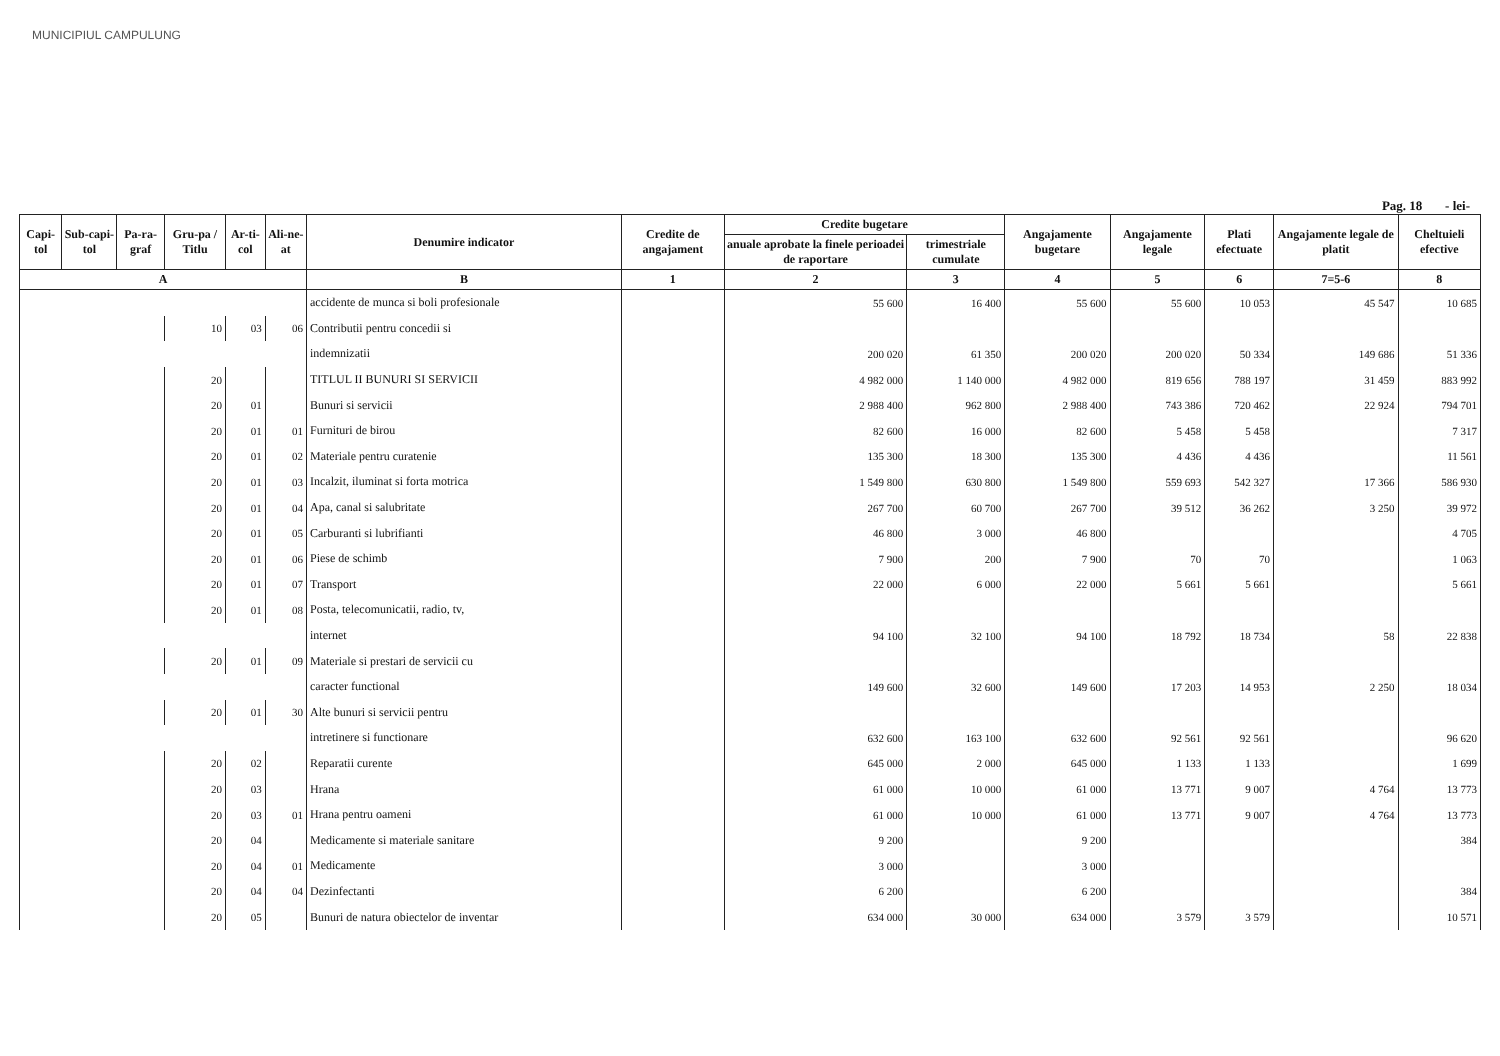MUNICIPIUL CAMPULUNG
Pag. 18 - lei-
| Capi-tol | Sub-capi-tol | Pa-ra-graf | Gru-pa / Titlu | Ar-ti-col | Ali-ne-at | Denumire indicator | Credite de angajament | Credite bugetare | | Angajamente bugetare | Angajamente legale | Plati efectuate | Angajamente legale de platit | Cheltuieli efective |
| --- | --- | --- | --- | --- | --- | --- | --- | --- | --- | --- | --- | --- | --- | --- |
| | | | | | | | | anuale aprobate la finele perioadei de raportare | trimestriale cumulate | | | | | |
| A | | | | | | B | 1 | 2 | 3 | 4 | 5 | 6 | 7=5-6 | 8 |
| | | | | | | accidente de munca si boli profesionale | | 55 600 | 16 400 | 55 600 | 55 600 | 10 053 | 45 547 | 10 685 |
| | | | 10 | 03 | 06 | Contributii pentru concedii si | | | | | | | | |
| | | | | | | indemnizatii | | 200 020 | 61 350 | 200 020 | 200 020 | 50 334 | 149 686 | 51 336 |
| | | | 20 | | | TITLUL II BUNURI SI SERVICII | | 4 982 000 | 1 140 000 | 4 982 000 | 819 656 | 788 197 | 31 459 | 883 992 |
| | | | 20 | 01 | | Bunuri si servicii | | 2 988 400 | 962 800 | 2 988 400 | 743 386 | 720 462 | 22 924 | 794 701 |
| | | | 20 | 01 | 01 | Furnituri de birou | | 82 600 | 16 000 | 82 600 | 5 458 | 5 458 | | 7 317 |
| | | | 20 | 01 | 02 | Materiale pentru curatenie | | 135 300 | 18 300 | 135 300 | 4 436 | 4 436 | | 11 561 |
| | | | 20 | 01 | 03 | Incalzit, iluminat si forta motrica | | 1 549 800 | 630 800 | 1 549 800 | 559 693 | 542 327 | 17 366 | 586 930 |
| | | | 20 | 01 | 04 | Apa, canal si salubritate | | 267 700 | 60 700 | 267 700 | 39 512 | 36 262 | 3 250 | 39 972 |
| | | | 20 | 01 | 05 | Carburanti si lubrifianti | | 46 800 | 3 000 | 46 800 | | | | 4 705 |
| | | | 20 | 01 | 06 | Piese de schimb | | 7 900 | 200 | 7 900 | 70 | 70 | | 1 063 |
| | | | 20 | 01 | 07 | Transport | | 22 000 | 6 000 | 22 000 | 5 661 | 5 661 | | 5 661 |
| | | | 20 | 01 | 08 | Posta, telecomunicatii, radio, tv, | | | | | | | | |
| | | | | | | internet | | 94 100 | 32 100 | 94 100 | 18 792 | 18 734 | 58 | 22 838 |
| | | | 20 | 01 | 09 | Materiale si prestari de servicii cu | | | | | | | | |
| | | | | | | caracter functional | | 149 600 | 32 600 | 149 600 | 17 203 | 14 953 | 2 250 | 18 034 |
| | | | 20 | 01 | 30 | Alte bunuri si servicii pentru | | | | | | | | |
| | | | | | | intretinere si functionare | | 632 600 | 163 100 | 632 600 | 92 561 | 92 561 | | 96 620 |
| | | | 20 | 02 | | Reparatii curente | | 645 000 | 2 000 | 645 000 | 1 133 | 1 133 | | 1 699 |
| | | | 20 | 03 | | Hrana | | 61 000 | 10 000 | 61 000 | 13 771 | 9 007 | 4 764 | 13 773 |
| | | | 20 | 03 | 01 | Hrana pentru oameni | | 61 000 | 10 000 | 61 000 | 13 771 | 9 007 | 4 764 | 13 773 |
| | | | 20 | 04 | | Medicamente si materiale sanitare | | 9 200 | | 9 200 | | | | 384 |
| | | | 20 | 04 | 01 | Medicamente | | 3 000 | | 3 000 | | | | |
| | | | 20 | 04 | 04 | Dezinfectanti | | 6 200 | | 6 200 | | | | 384 |
| | | | 20 | 05 | | Bunuri de natura obiectelor de inventar | | 634 000 | 30 000 | 634 000 | 3 579 | 3 579 | | 10 571 |